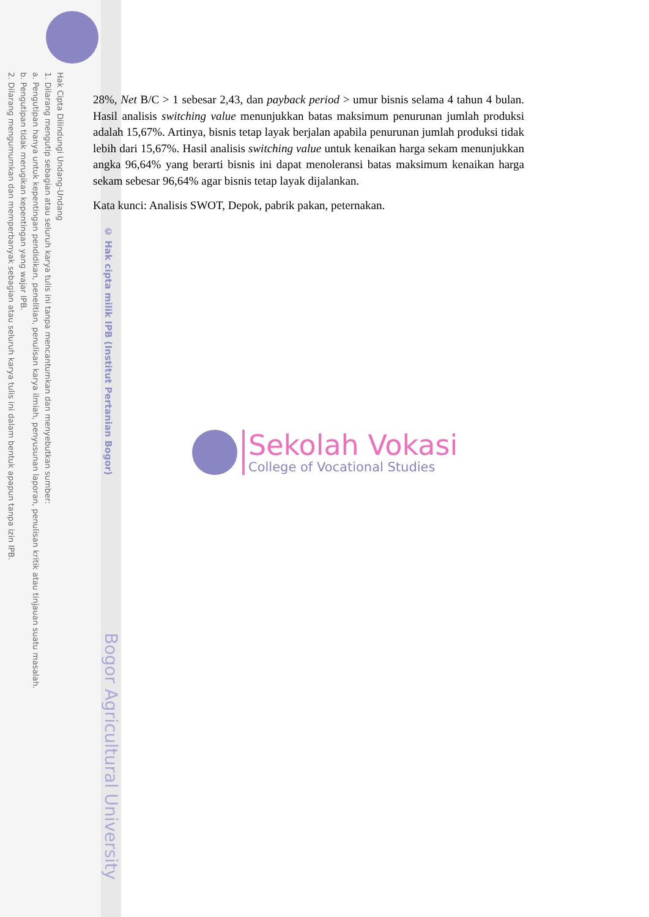Hak Cipta Dilindungi Undang-Undang
1. Dilarang mengutip sebagian atau seluruh karya tulis ini tanpa mencantumkan dan menyebutkan sumber:
a. Pengutipan hanya untuk kepentingan pendidikan, penelitian, penulisan karya ilmiah, penyusunan laporan, penulisan kritik atau tinjauan suatu masalah.
b. Pengutipan tidak merugikan kepentingan yang wajar IPB.
2. Dilarang mengumumkan dan memperbanyak sebagian atau seluruh karya tulis ini dalam bentuk apapun tanpa izin IPB.
© Hak cipta milik IPB (Institut Pertanian Bogor)
Bogor Agricultural University
28%, Net B/C > 1 sebesar 2,43, dan payback period > umur bisnis selama 4 tahun 4 bulan. Hasil analisis switching value menunjukkan batas maksimum penurunan jumlah produksi adalah 15,67%. Artinya, bisnis tetap layak berjalan apabila penurunan jumlah produksi tidak lebih dari 15,67%. Hasil analisis switching value untuk kenaikan harga sekam menunjukkan angka 96,64% yang berarti bisnis ini dapat menoleransi batas maksimum kenaikan harga sekam sebesar 96,64% agar bisnis tetap layak dijalankan.
Kata kunci: Analisis SWOT, Depok, pabrik pakan, peternakan.
Sekolah Vokasi
College of Vocational Studies